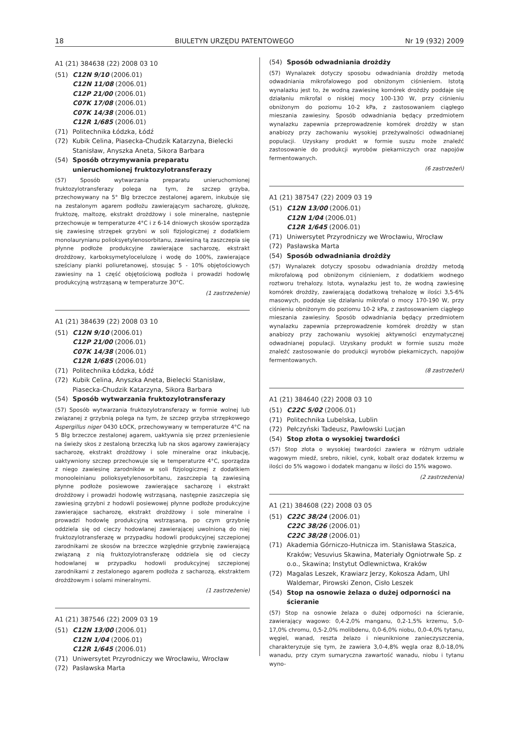18 BIULETYN URZĘDU PATENTOWEGO Nr 19 (932) 2009
A1 (21) 384638 (22) 2008 03 10
(51) C12N 9/10 (2006.01)
C12N 11/08 (2006.01)
C12P 21/00 (2006.01)
C07K 17/08 (2006.01)
C07K 14/38 (2006.01)
C12R 1/685 (2006.01)
(71) Politechnika Łódzka, Łódź
(72) Kubik Celina, Piasecka-Chudzik Katarzyna, Bielecki Stanisław, Anyszka Aneta, Sikora Barbara
(54) Sposób otrzymywania preparatu unieruchomionej fruktozylotransferazy
(57) Sposób wytwarzania preparatu unieruchomionej fruktozylotransferazy polega na tym, że szczep grzyba, przechowywany na 5° Blg brzeczce zestalonej agarem, inkubuje się na zestalonym agarem podłożu zawierającym sacharozę, glukozę, fruktozę, maltozę, ekstrakt drożdżowy i sole mineralne, następnie przechowuje w temperaturze 4°C i z 6-14 dniowych skosów sporządza się zawiesinę strzępek grzybni w soli fizjologicznej z dodatkiem monolaurynianu polioksyetylenosorbitanu, zawiesiną tą zaszczepia się płynne podłoże produkcyjne zawierające sacharozę, ekstrakt drożdżowy, karboksymetylocelulozę i wodę do 100%, zawierające sześciany pianki poliuretanowej, stosując 5 - 10% objętościowych zawiesiny na 1 część objętościową podłoża i prowadzi hodowlę produkcyjną wstrząsaną w temperaturze 30°C.
(1 zastrzeżenie)
A1 (21) 384639 (22) 2008 03 10
(51) C12N 9/10 (2006.01)
C12P 21/00 (2006.01)
C07K 14/38 (2006.01)
C12R 1/685 (2006.01)
(71) Politechnika Łódzka, Łódź
(72) Kubik Celina, Anyszka Aneta, Bielecki Stanisław, Piasecka-Chudzik Katarzyna, Sikora Barbara
(54) Sposób wytwarzania fruktozylotransferazy
(57) Sposób wytwarzania fruktozylotransferazy w formie wolnej lub związanej z grzybnią polega na tym, że szczep grzyba strzępkowego Aspergillus niger 0430 ŁOCK, przechowywany w temperaturze 4°C na 5 Blg brzeczce zestalonej agarem, uaktywnia się przez przeniesienie na świeży skos z zestaloną brzeczką lub na skos agarowy zawierający sacharozę, ekstrakt drożdżowy i sole mineralne oraz inkubację, uaktywniony szczep przechowuje się w temperaturze 4°C, sporządza z niego zawiesinę zarodników w soli fizjologicznej z dodatkiem monooleinianu polioksyetylenosorbitanu, zaszczepia tą zawiesiną płynne podłoże posiewowe zawierające sacharozę i ekstrakt drożdżowy i prowadzi hodowlę wstrząsaną, następnie zaszczepia się zawiesiną grzybni z hodowli posiewowej płynne podłoże produkcyjne zawierające sacharozę, ekstrakt drożdżowy i sole mineralne i prowadzi hodowlę produkcyjną wstrząsaną, po czym grzybnię oddziela się od cieczy hodowlanej zawierającej uwolnioną do niej fruktozylotransferazę w przypadku hodowli produkcyjnej szczepionej zarodnikami ze skosów na brzeczce względnie grzybnię zawierającą związaną z nią fruktozylotransferazę oddziela się od cieczy hodowlanej w przypadku hodowli produkcyjnej szczepionej zarodnikami z zestalonego agarem podłoża z sacharozą, ekstraktem drożdżowym i solami mineralnymi.
(1 zastrzeżenie)
A1 (21) 387546 (22) 2009 03 19
(51) C12N 13/00 (2006.01)
C12N 1/04 (2006.01)
C12R 1/645 (2006.01)
(71) Uniwersytet Przyrodniczy we Wrocławiu, Wrocław
(72) Pasławska Marta
(54) Sposób odwadniania drożdży
(57) Wynalazek dotyczy sposobu odwadniania drożdży metodą odwadniania mikrofalowego pod obniżonym ciśnieniem. Istotą wynalazku jest to, że wodną zawiesinę komórek drożdży poddaje się działaniu mikrofal o niskiej mocy 100-130 W, przy ciśnieniu obniżonym do poziomu 10-2 kPa, z zastosowaniem ciągłego mieszania zawiesiny. Sposób odwadniania będący przedmiotem wynalazku zapewnia przeprowadzenie komórek drożdży w stan anabiozy przy zachowaniu wysokiej przeżywalności odwadnianej populacji. Uzyskany produkt w formie suszu może znaleźć zastosowanie do produkcji wyrobów piekarniczych oraz napojów fermentowanych.
(6 zastrzeżeń)
A1 (21) 387547 (22) 2009 03 19
(51) C12N 13/00 (2006.01)
C12N 1/04 (2006.01)
C12R 1/645 (2006.01)
(71) Uniwersytet Przyrodniczy we Wrocławiu, Wrocław
(72) Pasławska Marta
(54) Sposób odwadniania drożdży
(57) Wynalazek dotyczy sposobu odwadniania drożdży metodą mikrofalową pod obniżonym ciśnieniem, z dodatkiem wodnego roztworu trehalozy. Istota, wynalazku jest to, że wodną zawiesinę komórek drożdży, zawierającą dodatkową trehalozę w ilości 3,5-6% masowych, poddaje się działaniu mikrofal o mocy 170-190 W, przy ciśnieniu obniżonym do poziomu 10-2 kPa, z zastosowaniem ciągłego mieszania zawiesiny. Sposób odwadniania będący przedmiotem wynalazku zapewnia przeprowadzenie komórek drożdży w stan anabiozy przy zachowaniu wysokiej aktywności enzymatycznej odwadnianej populacji. Uzyskany produkt w formie suszu może znaleźć zastosowanie do produkcji wyrobów piekarniczych, napojów fermentowanych.
(8 zastrzeżeń)
A1 (21) 384640 (22) 2008 03 10
(51) C22C 5/02 (2006.01)
(71) Politechnika Lubelska, Lublin
(72) Pełczyński Tadeusz, Pawłowski Lucjan
(54) Stop złota o wysokiej twardości
(57) Stop złota o wysokiej twardości zawiera w różnym udziale wagowym miedź, srebro, nikiel, cynk, kobalt oraz dodatek krzemu w ilości do 5% wagowo i dodatek manganu w ilości do 15% wagowo.
(2 zastrzeżenia)
A1 (21) 384608 (22) 2008 03 05
(51) C22C 38/24 (2006.01)
C22C 38/26 (2006.01)
C22C 38/28 (2006.01)
(71) Akademia Górniczo-Hutnicza im. Stanisława Staszica, Kraków; Vesuvius Skawina, Materiały Ogniotrwałe Sp. z o.o., Skawina; Instytut Odlewnictwa, Kraków
(72) Magalas Leszek, Krawiarz Jerzy, Kokosza Adam, Uhl Waldemar, Pirowski Zenon, Cisło Leszek
(54) Stop na osnowie żelaza o dużej odporności na ścieranie
(57) Stop na osnowie żelaza o dużej odporności na ścieranie, zawierający wagowo: 0,4-2,0% manganu, 0,2-1,5% krzemu, 5,0-17,0% chromu, 0,5-2,0% molibdenu, 0,0-6,0% niobu, 0,0-4,0% tytanu, węgiel, wanad, reszta żelazo i nieuniknione zanieczyszczenia, charakteryzuje się tym, że zawiera 3,0-4,8% węgla oraz 8,0-18,0% wanadu, przy czym sumaryczna zawartość wanadu, niobu i tytanu wyno-